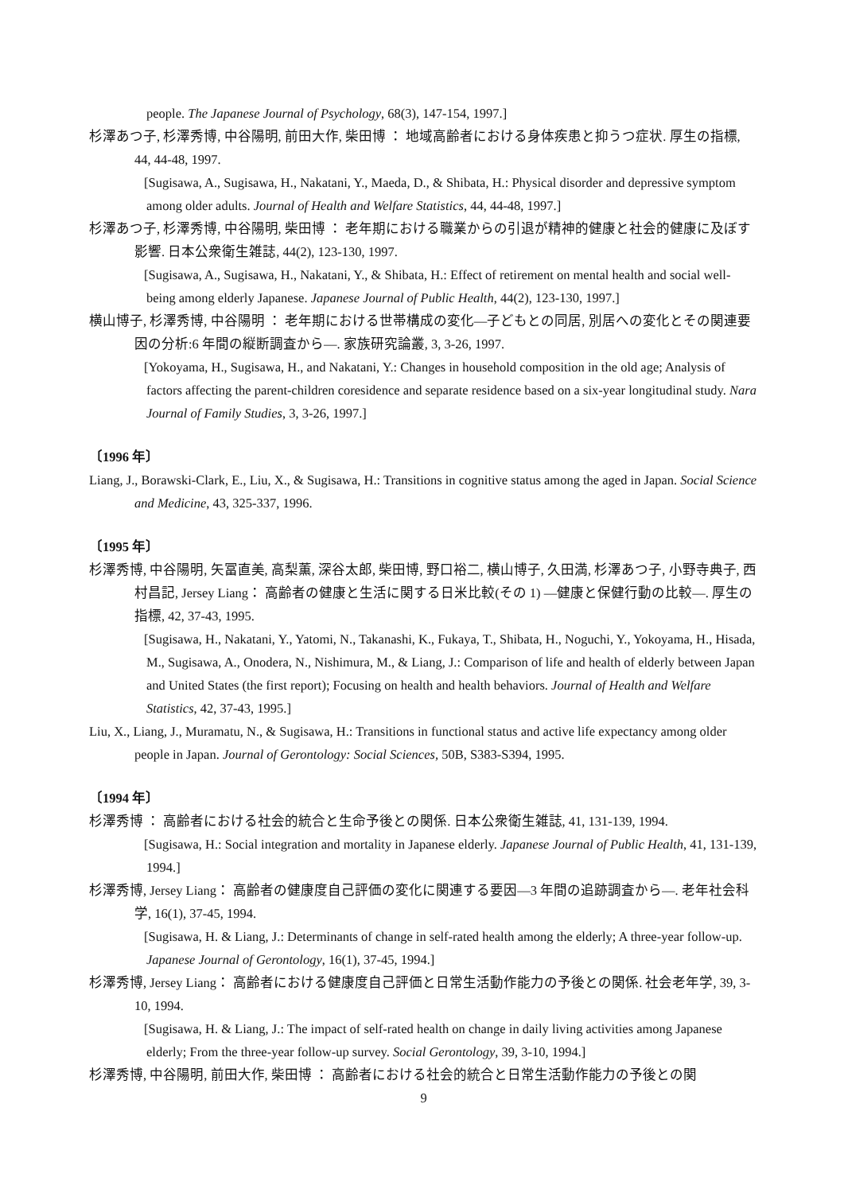people. The Japanese Journal of Psychology, 68(3), 147-154, 1997.]
杉澤あつ子, 杉澤秀博, 中谷陽明, 前田大作, 柴田博 ： 地域高齢者における身体疾患と抑うつ症状. 厚生の指標, 44, 44-48, 1997.
[Sugisawa, A., Sugisawa, H., Nakatani, Y., Maeda, D., & Shibata, H.: Physical disorder and depressive symptom among older adults. Journal of Health and Welfare Statistics, 44, 44-48, 1997.]
杉澤あつ子, 杉澤秀博, 中谷陽明, 柴田博 ： 老年期における職業からの引退が精神的健康と社会的健康に及ぼす影響. 日本公衆衛生雑誌, 44(2), 123-130, 1997.
[Sugisawa, A., Sugisawa, H., Nakatani, Y., & Shibata, H.: Effect of retirement on mental health and social well-being among elderly Japanese. Japanese Journal of Public Health, 44(2), 123-130, 1997.]
横山博子, 杉澤秀博, 中谷陽明 ： 老年期における世帯構成の変化—子どもとの同居, 別居への変化とその関連要因の分析:6 年間の縦断調査から—. 家族研究論叢, 3, 3-26, 1997.
[Yokoyama, H., Sugisawa, H., and Nakatani, Y.: Changes in household composition in the old age; Analysis of factors affecting the parent-children coresidence and separate residence based on a six-year longitudinal study. Nara Journal of Family Studies, 3, 3-26, 1997.]
〔1996 年〕
Liang, J., Borawski-Clark, E., Liu, X., & Sugisawa, H.: Transitions in cognitive status among the aged in Japan. Social Science and Medicine, 43, 325-337, 1996.
〔1995 年〕
杉澤秀博, 中谷陽明, 矢冨直美, 高梨薫, 深谷太郎, 柴田博, 野口裕二, 横山博子, 久田満, 杉澤あつ子, 小野寺典子, 西村昌記, Jersey Liang： 高齢者の健康と生活に関する日米比較(その 1) —健康と保健行動の比較—. 厚生の指標, 42, 37-43, 1995.
[Sugisawa, H., Nakatani, Y., Yatomi, N., Takanashi, K., Fukaya, T., Shibata, H., Noguchi, Y., Yokoyama, H., Hisada, M., Sugisawa, A., Onodera, N., Nishimura, M., & Liang, J.: Comparison of life and health of elderly between Japan and United States (the first report); Focusing on health and health behaviors. Journal of Health and Welfare Statistics, 42, 37-43, 1995.]
Liu, X., Liang, J., Muramatu, N., & Sugisawa, H.: Transitions in functional status and active life expectancy among older people in Japan. Journal of Gerontology: Social Sciences, 50B, S383-S394, 1995.
〔1994 年〕
杉澤秀博 ： 高齢者における社会的統合と生命予後との関係. 日本公衆衛生雑誌, 41, 131-139, 1994.
[Sugisawa, H.: Social integration and mortality in Japanese elderly. Japanese Journal of Public Health, 41, 131-139, 1994.]
杉澤秀博, Jersey Liang： 高齢者の健康度自己評価の変化に関連する要因—3 年間の追跡調査から—. 老年社会科学, 16(1), 37-45, 1994.
[Sugisawa, H. & Liang, J.: Determinants of change in self-rated health among the elderly; A three-year follow-up. Japanese Journal of Gerontology, 16(1), 37-45, 1994.]
杉澤秀博, Jersey Liang： 高齢者における健康度自己評価と日常生活動作能力の予後との関係. 社会老年学, 39, 3-10, 1994.
[Sugisawa, H. & Liang, J.: The impact of self-rated health on change in daily living activities among Japanese elderly; From the three-year follow-up survey. Social Gerontology, 39, 3-10, 1994.]
杉澤秀博, 中谷陽明, 前田大作, 柴田博 ： 高齢者における社会的統合と日常生活動作能力の予後との関
9